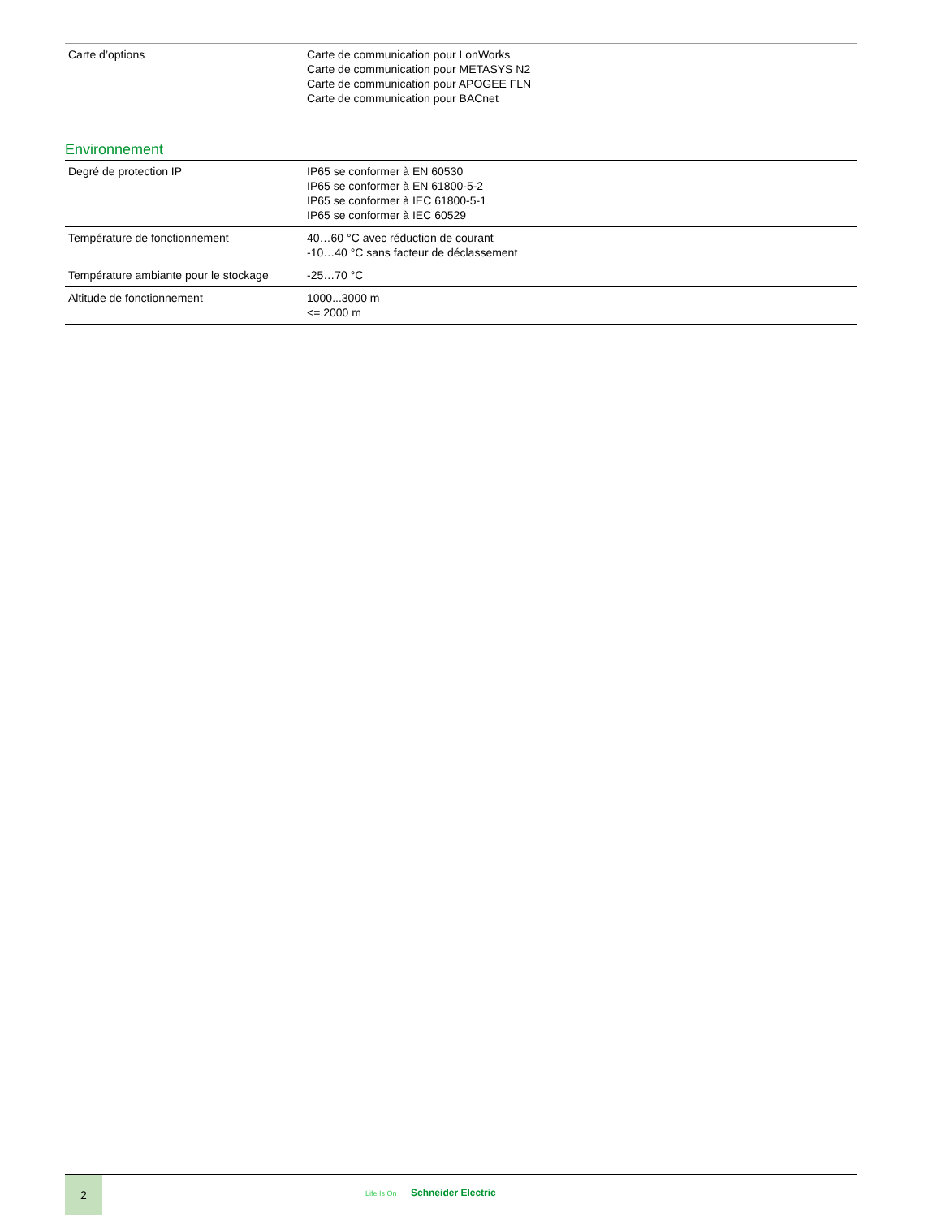| Carte d’options | Carte de communication pour LonWorks Carte de communication pour METASYS N2 Carte de communication pour APOGEE FLN Carte de communication pour BACnet |
Environnement
| Degré de protection IP | IP65 se conformer à EN 60530 IP65 se conformer à EN 61800-5-2 IP65 se conformer à IEC 61800-5-1 IP65 se conformer à IEC 60529 |
| Température de fonctionnement | 40…60 °C avec réduction de courant -10…40 °C sans facteur de déclassement |
| Température ambiante pour le stockage | -25…70 °C |
| Altitude de fonctionnement | 1000...3000 m <= 2000 m |
2
Life Is On Schneider Electric